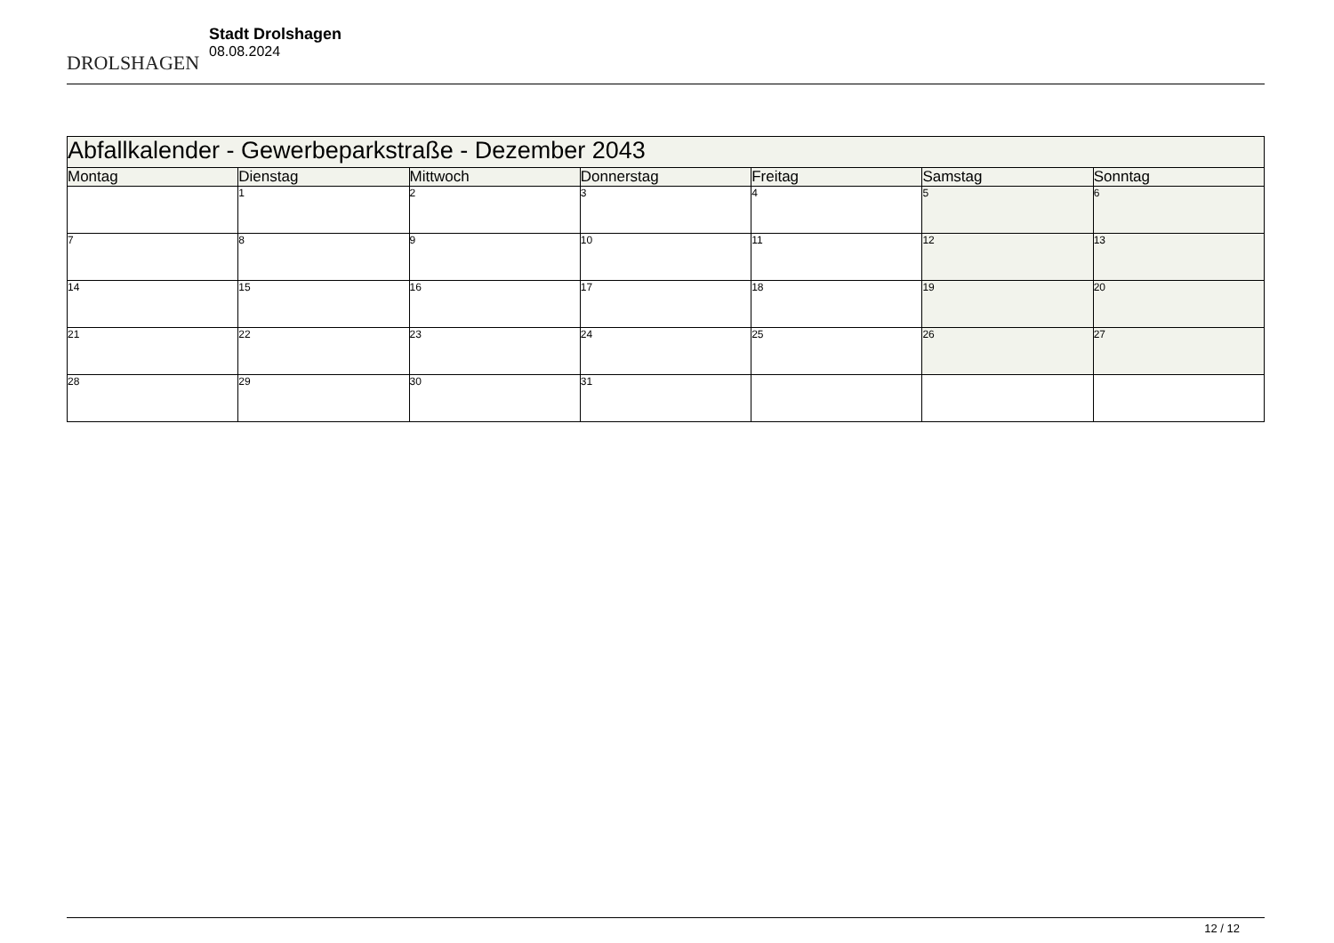DROLSHAGEN
Stadt Drolshagen
08.08.2024
| Abfallkalender - Gewerbeparkstraße - Dezember 2043 | | | | | | |
| --- | --- | --- | --- | --- | --- | --- |
| Montag | Dienstag | Mittwoch | Donnerstag | Freitag | Samstag | Sonntag |
| | 1 | 2 | 3 | 4 | 5 | 6 |
| 7 | 8 | 9 | 10 | 11 | 12 | 13 |
| 14 | 15 | 16 | 17 | 18 | 19 | 20 |
| 21 | 22 | 23 | 24 | 25 | 26 | 27 |
| 28 | 29 | 30 | 31 | | | |
12 / 12